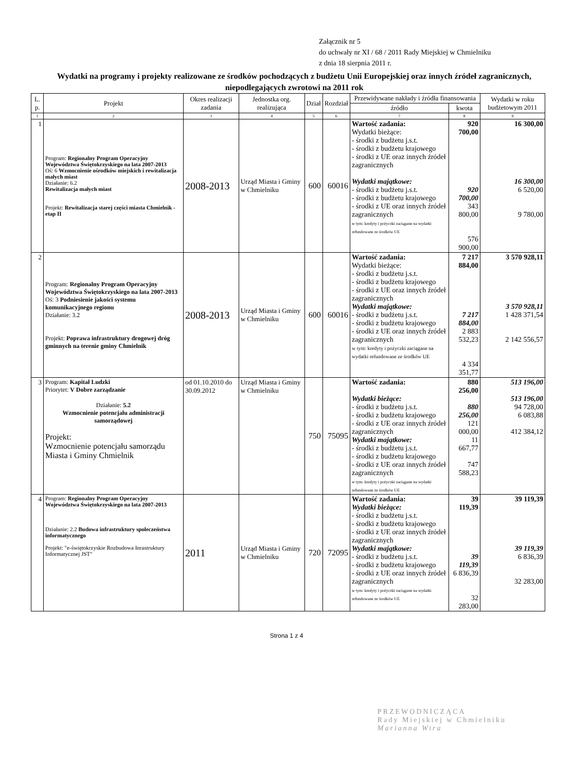Załącznik nr 5
do uchwały nr XI / 68 / 2011 Rady Miejskiej w Chmielniku
z dnia 18 sierpnia 2011 r.
Wydatki na programy i projekty realizowane ze środków pochodzących z budżetu Unii Europejskiej oraz innych źródeł zagranicznych, niepodlegających zwrotowi na 2011 rok
| L. p. | Projekt | Okres realizacji zadania | Jednostka org. realizująca | Dział | Rozdział | Przewidywane nakłady i źródła finansowania | | Wydatki w roku budżetowym 2011 |
| --- | --- | --- | --- | --- | --- | --- | --- | --- |
| | | | | | | źródło | kwota | |
| 1 | 2 | 3 | 4 | 5 | 6 | 7 | 8 | 9 |
| 1 | Program: Regionalny Program Operacyjny Województwa Świętokrzyskiego na lata 2007-2013 Oś: 6 Wzmocnienie ośrodków miejskich i rewitalizacja małych miast Działanie: 6.2 Rewitalizacja małych miast Projekt: Rewitalizacja starej części miasta Chmielnik - etap II | 2008-2013 | Urząd Miasta i Gminy w Chmielniku | 600 | 60016 | Wartość zadania: Wydatki bieżące: - środki z budżetu j.s.t. - środki z budżetu krajowego - środki z UE oraz innych źródeł zagranicznych Wydatki majątkowe: - środki z budżetu j.s.t. - środki z budżetu krajowego - środki z UE oraz innych źródeł zagranicznych w tym: kredyty i pożyczki zaciągane na wydatki refundowane ze środków UE | 920 700,00 920 700,00 343 800,00 576 900,00 | 16 300,00 16 300,00 6 520,00 9 780,00 |
| 2 | Program: Regionalny Program Operacyjny Województwa Świętokrzyskiego na lata 2007-2013 Oś: 3 Podniesienie jakości systemu komunikacyjnego regionu Działanie: 3.2 Projekt: Poprawa infrastruktury drogowej dróg gminnych na terenie gminy Chmielnik | 2008-2013 | Urząd Miasta i Gminy w Chmielniku | 600 | 60016 | Wartość zadania: Wydatki bieżące: - środki z budżetu j.s.t. - środki z budżetu krajowego - środki z UE oraz innych źródeł zagranicznych Wydatki majątkowe: - środki z budżetu j.s.t. - środki z budżetu krajowego - środki z UE oraz innych źródeł zagranicznych w tym: kredyty i pożyczki zaciągane na wydatki refundowane ze środków UE | 7 217 884,00 7 217 884,00 2 883 532,23 4 334 351,77 | 3 570 928,11 3 570 928,11 1 428 371,54 2 142 556,57 |
| 3 | Program: Kapitał Ludzki Priorytet: V Dobre zarządzanie Działanie: 5.2 Wzmocnienie potencjału administracji samorządowej Projekt: Wzmocnienie potencjału samorządu Miasta i Gminy Chmielnik | od 01.10.2010 do 30.09.2012 | Urząd Miasta i Gminy w Chmielniku | 750 | 75095 | Wartość zadania: Wydatki bieżące: - środki z budżetu j.s.t. - środki z budżetu krajowego - środki z UE oraz innych źródeł zagranicznych Wydatki majątkowe: - środki z budżetu j.s.t. - środki z budżetu krajowego - środki z UE oraz innych źródeł zagranicznych w tym: kredyty i pożyczki zaciągane na wydatki refundowane ze środków UE | 880 256,00 880 256,00 121 000,00 11 667,77 747 588,23 | 513 196,00 513 196,00 94 728,00 6 083,88 412 384,12 |
| 4 | Program: Regionalny Program Operacyjny Województwa Świętokrzyskiego na lata 2007-2013 Działanie: 2.2 Budowa infrastruktury społeczeństwa informatycznego Projekt: "e-świętokrzyskie Rozbudowa Inrastruktury Informatycznej JST" | 2011 | Urząd Miasta i Gminy w Chmielniku | 720 | 72095 | Wartość zadania: Wydatki bieżące: - środki z budżetu j.s.t. - środki z budżetu krajowego - środki z UE oraz innych źródeł zagranicznych Wydatki majątkowe: - środki z budżetu j.s.t. - środki z budżetu krajowego - środki z UE oraz innych źródeł zagranicznych w tym: kredyty i pożyczki zaciągane na wydatki refundowane ze środków UE | 39 119,39 39 119,39 6 836,39 32 283,00 | 39 119,39 39 119,39 6 836,39 32 283,00 |
PRZEWODNICZĄCA
Rady Miejskiej w Chmielniku
Marianna Wira
Strona 1 z 4